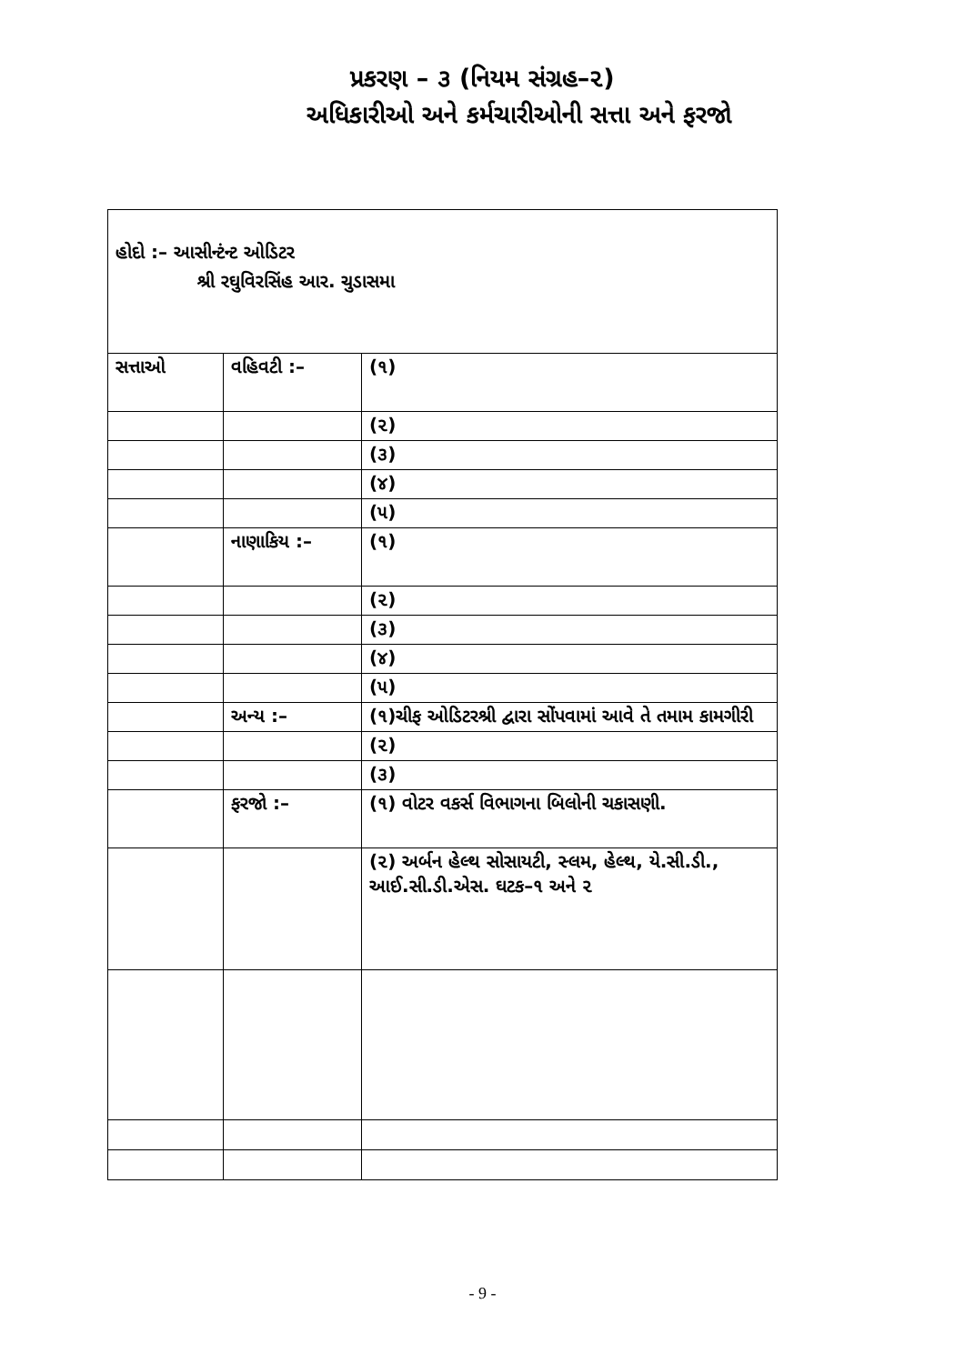પ્રકરણ – ૩ (નિયમ સંગ્રહ–૨)
અધિકારીઓ અને કર્મચારીઓની સત્તા અને ફરજો
| હોદો :– આસીન્ટંન્ટ ઓડિટર શ્રી રઘુવિરસિંહ આર. ચુડાસમા | | |
| સત્તાઓ | વહિવટી :– | (૧) |
| | | (૨) |
| | | (૩) |
| | | (૪) |
| | | (૫) |
| | નાણાકિય :– | (૧) |
| | | (૨) |
| | | (૩) |
| | | (૪) |
| | | (૫) |
| | અન્ય :– | (૧)ચીફ ઓડિટરશ્રી દ્વારા સોંપવામાં આવે તે તમામ કામગીરી |
| | | (૨) |
| | | (૩) |
| | ફરજો :– | (૧) વોટર વકર્સ વિભાગના બિલોની ચકાસણી. |
| | | (૨) અર્બન હેલ્થ સોસાયટી, સ્લમ, હેલ્થ, યે.સી.ડી., આઈ.સી.ડી.એસ. ઘટક–૧ અને ૨ |
- 9 -